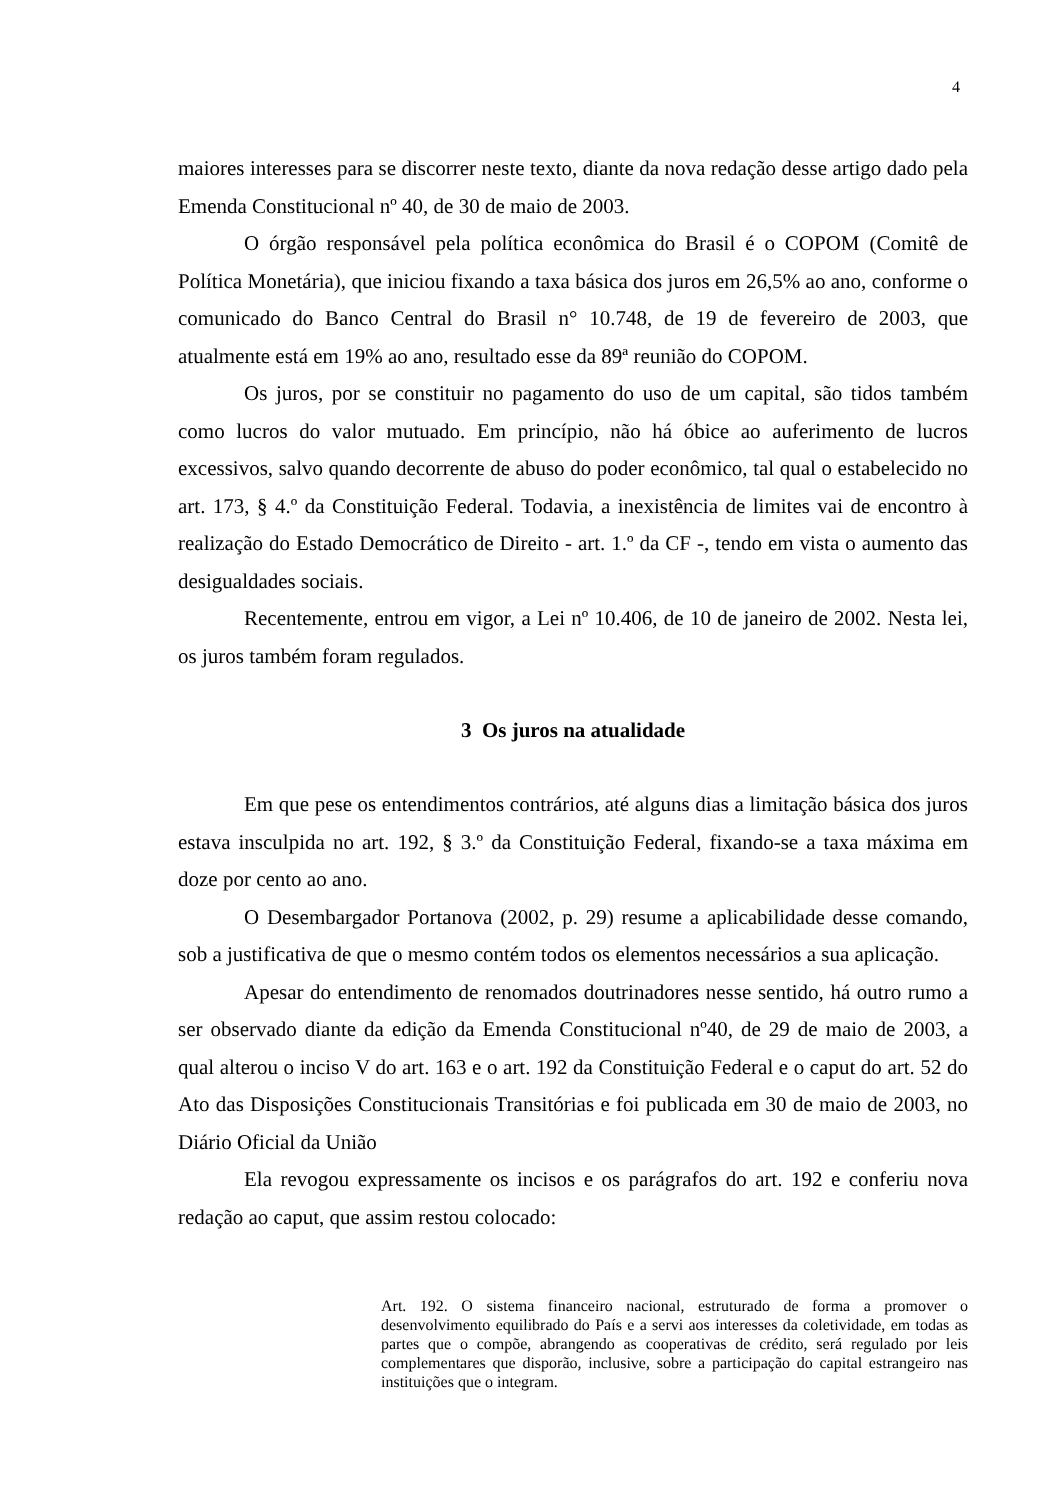4
maiores interesses para se discorrer neste texto, diante da nova redação desse artigo dado pela Emenda Constitucional nº 40, de 30 de maio de 2003.
O órgão responsável pela política econômica do Brasil é o COPOM (Comitê de Política Monetária), que iniciou fixando a taxa básica dos juros em 26,5% ao ano, conforme o comunicado do Banco Central do Brasil n° 10.748, de 19 de fevereiro de 2003, que atualmente está em 19% ao ano, resultado esse da 89ª reunião do COPOM.
Os juros, por se constituir no pagamento do uso de um capital, são tidos também como lucros do valor mutuado. Em princípio, não há óbice ao auferimento de lucros excessivos, salvo quando decorrente de abuso do poder econômico, tal qual o estabelecido no art. 173, § 4.º da Constituição Federal. Todavia, a inexistência de limites vai de encontro à realização do Estado Democrático de Direito - art. 1.º da CF -, tendo em vista o aumento das desigualdades sociais.
Recentemente, entrou em vigor, a Lei nº 10.406, de 10 de janeiro de 2002. Nesta lei, os juros também foram regulados.
3 Os juros na atualidade
Em que pese os entendimentos contrários, até alguns dias a limitação básica dos juros estava insculpida no art. 192, § 3.º da Constituição Federal, fixando-se a taxa máxima em doze por cento ao ano.
O Desembargador Portanova (2002, p. 29) resume a aplicabilidade desse comando, sob a justificativa de que o mesmo contém todos os elementos necessários a sua aplicação.
Apesar do entendimento de renomados doutrinadores nesse sentido, há outro rumo a ser observado diante da edição da Emenda Constitucional nº40, de 29 de maio de 2003, a qual alterou o inciso V do art. 163 e o art. 192 da Constituição Federal e o caput do art. 52 do Ato das Disposições Constitucionais Transitórias e foi publicada em 30 de maio de 2003, no Diário Oficial da União
Ela revogou expressamente os incisos e os parágrafos do art. 192 e conferiu nova redação ao caput, que assim restou colocado:
Art. 192. O sistema financeiro nacional, estruturado de forma a promover o desenvolvimento equilibrado do País e a servi aos interesses da coletividade, em todas as partes que o compõe, abrangendo as cooperativas de crédito, será regulado por leis complementares que disporão, inclusive, sobre a participação do capital estrangeiro nas instituições que o integram.